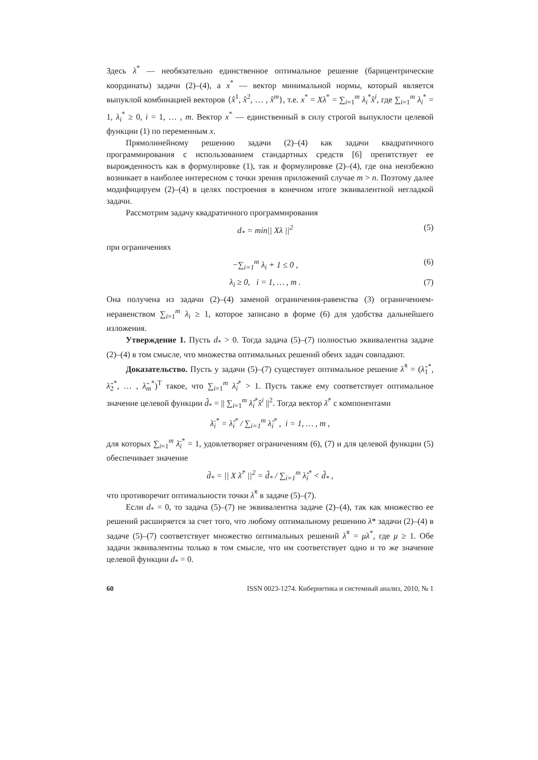Здесь λ<sup>*</sup> — необязательно единственное оптимальное решение (барицентрические координаты) задачи (2)–(4), а x<sup>*</sup> — вектор минимальной нормы, который является выпуклой комбинацией векторов {x̂<sup>1</sup>, x̂<sup>2</sup>, … , x̂<sup>m</sup>}, т.е. x<sup>*</sup> = Xλ<sup>*</sup> = ∑<sub>i=1</sub><sup>m</sup> λ<sub>i</sub><sup>*</sup>x̂<sup>i</sup>, где ∑<sub>i=1</sub><sup>m</sup> λ<sub>i</sub><sup>*</sup> = 1, λ<sub>i</sub><sup>*</sup> ≥ 0, i = 1, … , m. Вектор x<sup>*</sup> — единственный в силу строгой выпуклости целевой функции (1) по переменным x.
Прямолинейному решению задачи (2)–(4) как задачи квадратичного программирования с использованием стандартных средств [6] препятствует ее вырожденность как в формулировке (1), так и формулировке (2)–(4), где она неизбежно возникает в наиболее интересном с точки зрения приложений случае m > n. Поэтому далее модифицируем (2)–(4) в целях построения в конечном итоге эквивалентной негладкой задачи.
Рассмотрим задачу квадратичного программирования
d<sub>*</sub> = min|| Xλ ||<sup>2</sup> (5)
при ограничениях
−∑<sub>i=1</sub><sup>m</sup> λ<sub>i</sub> + 1 ≤ 0 , (6)
λ<sub>i</sub> ≥ 0, i = 1, … , m . (7)
Она получена из задачи (2)–(4) заменой ограничения-равенства (3) ограничением-неравенством ∑<sub>i=1</sub><sup>m</sup> λ<sub>i</sub> ≥ 1, которое записано в форме (6) для удобства дальнейшего изложения.
Утверждение 1. Пусть d<sub>*</sub> > 0. Тогда задача (5)–(7) полностью эквивалентна задаче (2)–(4) в том смысле, что множества оптимальных решений обеих задач совпадают.
Доказательство. Пусть у задачи (5)–(7) существует оптимальное решение λ̃<sup>*</sup> = (λ̃<sub>1</sub><sup>*</sup>, λ̃<sub>2</sub><sup>*</sup>, … , λ̃<sub>m</sub><sup>*</sup>)<sup>T</sup> такое, что ∑<sub>i=1</sub><sup>m</sup> λ̃<sub>i</sub><sup>*</sup> > 1. Пусть также ему соответствует оптимальное значение целевой функции d̃<sub>*</sub> = || ∑<sub>i=1</sub><sup>m</sup> λ̃<sub>i</sub><sup>*</sup>x̂<sup>i</sup> ||<sup>2</sup>. Тогда вектор λ̄<sup>*</sup> с компонентами
λ̄<sub>i</sub><sup>*</sup> = λ̃<sub>i</sub><sup>*</sup> / ∑<sub>i=1</sub><sup>m</sup> λ̃<sub>i</sub><sup>*</sup> , i = 1, … , m ,
для которых ∑<sub>i=1</sub><sup>m</sup> λ̄<sub>i</sub><sup>*</sup> = 1, удовлетворяет ограничениям (6), (7) и для целевой функции (5) обеспечивает значение
d̄<sub>*</sub> = || X λ̄<sup>*</sup> ||<sup>2</sup> = d̃<sub>*</sub> / ∑<sub>i=1</sub><sup>m</sup> λ̃<sub>i</sub><sup>*</sup> < d̃<sub>*</sub> ,
что противоречит оптимальности точки λ̃<sup>*</sup> в задаче (5)–(7).
Если d<sub>*</sub> = 0, то задача (5)–(7) не эквивалентна задаче (2)–(4), так как множество ее решений расширяется за счет того, что любому оптимальному решению λ* задачи (2)–(4) в задаче (5)–(7) соответствует множество оптимальных решений λ̃<sup>*</sup> = μλ<sup>*</sup>, где μ ≥ 1. Обе задачи эквивалентны только в том смысле, что им соответствует одно и то же значение целевой функции d<sub>*</sub> = 0.
60 ISSN 0023-1274. Кибернетика и системный анализ, 2010, № 1